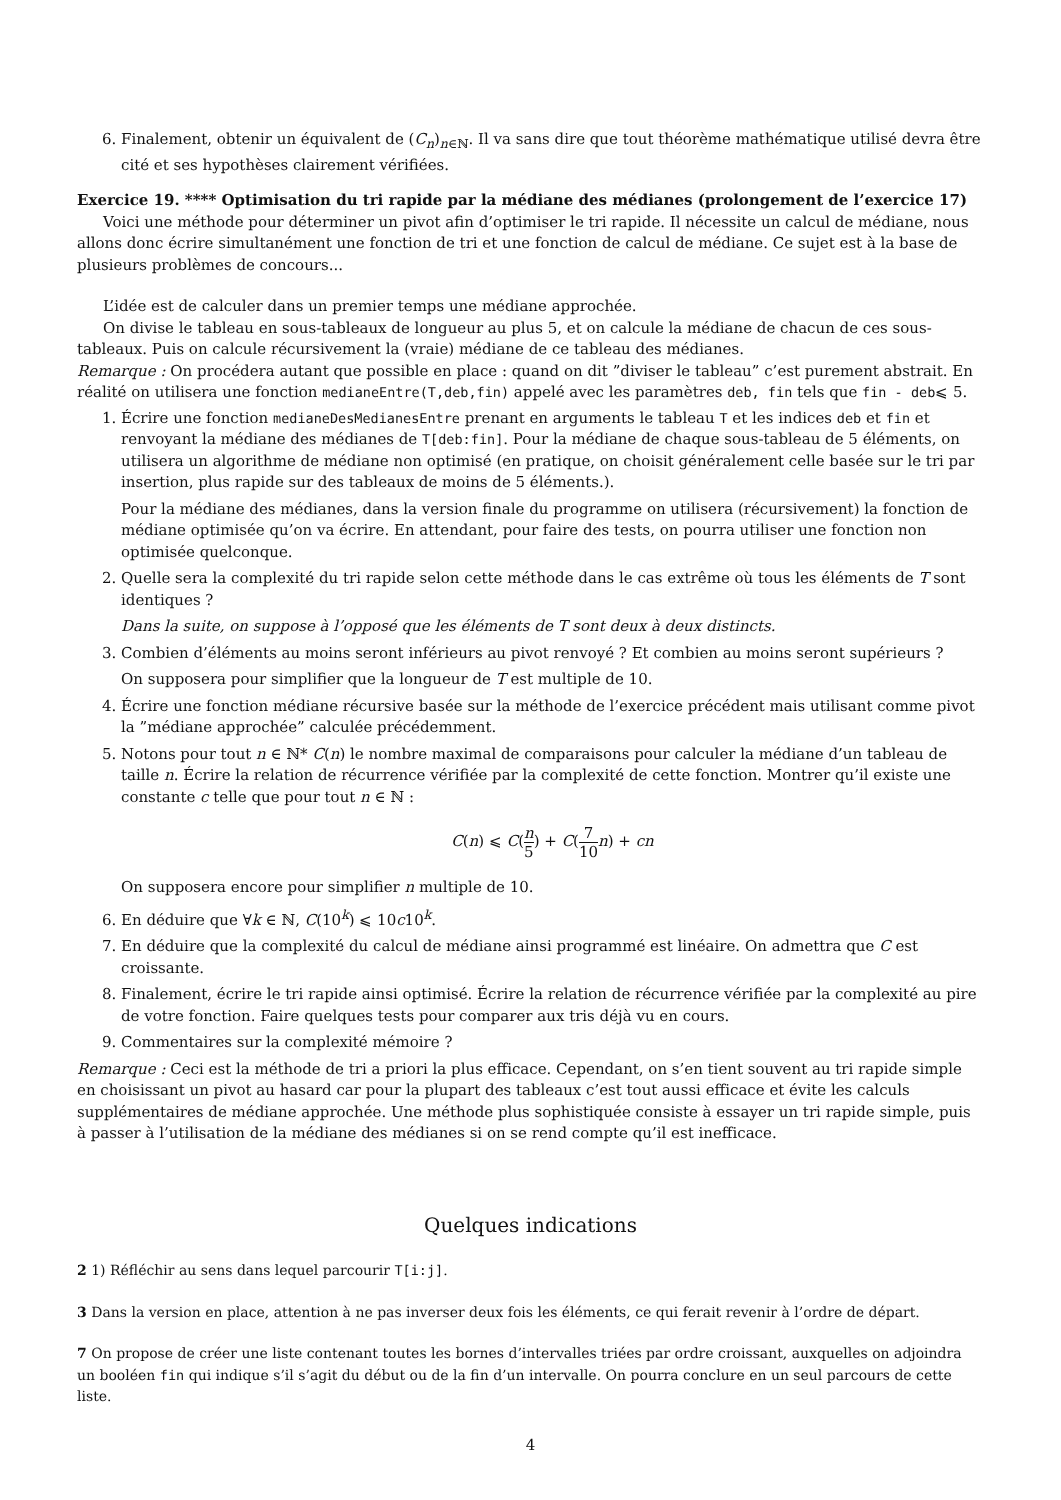6. Finalement, obtenir un équivalent de (C<sub>n</sub>)<sub>n∈ℕ</sub>. Il va sans dire que tout théorème mathématique utilisé devra être cité et ses hypothèses clairement vérifiées.
Exercice 19. **** Optimisation du tri rapide par la médiane des médianes (prolongement de l’exercice 17)
Voici une méthode pour déterminer un pivot afin d’optimiser le tri rapide. Il nécessite un calcul de médiane, nous allons donc écrire simultanément une fonction de tri et une fonction de calcul de médiane. Ce sujet est à la base de plusieurs problèmes de concours...
L’idée est de calculer dans un premier temps une médiane approchée.
On divise le tableau en sous-tableaux de longueur au plus 5, et on calcule la médiane de chacun de ces sous-tableaux. Puis on calcule récursivement la (vraie) médiane de ce tableau des médianes.
Remarque : On procédera autant que possible en place : quand on dit ”diviser le tableau” c’est purement abstrait. En réalité on utilisera une fonction medianeEntre(T,deb,fin) appelé avec les paramètres deb, fin tels que fin - deb⩽ 5.
1. Écrire une fonction medianeDesMedianesEntre prenant en arguments le tableau T et les indices deb et fin et renvoyant la médiane des médianes de T[deb:fin]. Pour la médiane de chaque sous-tableau de 5 éléments, on utilisera un algorithme de médiane non optimisé (en pratique, on choisit généralement celle basée sur le tri par insertion, plus rapide sur des tableaux de moins de 5 éléments.).
Pour la médiane des médianes, dans la version finale du programme on utilisera (récursivement) la fonction de médiane optimisée qu’on va écrire. En attendant, pour faire des tests, on pourra utiliser une fonction non optimisée quelconque.
2. Quelle sera la complexité du tri rapide selon cette méthode dans le cas extrême où tous les éléments de T sont identiques ?
Dans la suite, on suppose à l’opposé que les éléments de T sont deux à deux distincts.
3. Combien d’éléments au moins seront inférieurs au pivot renvoyé ? Et combien au moins seront supérieurs ?
On supposera pour simplifier que la longueur de T est multiple de 10.
4. Écrire une fonction médiane récursive basée sur la méthode de l’exercice précédent mais utilisant comme pivot la ”médiane approchée” calculée précédemment.
5. Notons pour tout n ∈ ℕ* C(n) le nombre maximal de comparaisons pour calculer la médiane d’un tableau de taille n. Écrire la relation de récurrence vérifiée par la complexité de cette fonction. Montrer qu’il existe une constante c telle que pour tout n ∈ ℕ :
C(n) ⩽ C(n 5) + C(7 10 n) + cn
On supposera encore pour simplifier n multiple de 10.
6. En déduire que ∀k ∈ ℕ, C(10<sup>k</sup>) ⩽ 10c10<sup>k</sup>.
7. En déduire que la complexité du calcul de médiane ainsi programmé est linéaire. On admettra que C est croissante.
8. Finalement, écrire le tri rapide ainsi optimisé. Écrire la relation de récurrence vérifiée par la complexité au pire de votre fonction. Faire quelques tests pour comparer aux tris déjà vu en cours.
9. Commentaires sur la complexité mémoire ?
Remarque : Ceci est la méthode de tri a priori la plus efficace. Cependant, on s’en tient souvent au tri rapide simple en choisissant un pivot au hasard car pour la plupart des tableaux c’est tout aussi efficace et évite les calculs supplémentaires de médiane approchée. Une méthode plus sophistiquée consiste à essayer un tri rapide simple, puis à passer à l’utilisation de la médiane des médianes si on se rend compte qu’il est inefficace.
Quelques indications
2 1) Réfléchir au sens dans lequel parcourir T[i:j].
3 Dans la version en place, attention à ne pas inverser deux fois les éléments, ce qui ferait revenir à l’ordre de départ.
7 On propose de créer une liste contenant toutes les bornes d’intervalles triées par ordre croissant, auxquelles on adjoindra un booléen fin qui indique s’il s’agit du début ou de la fin d’un intervalle. On pourra conclure en un seul parcours de cette liste.
4